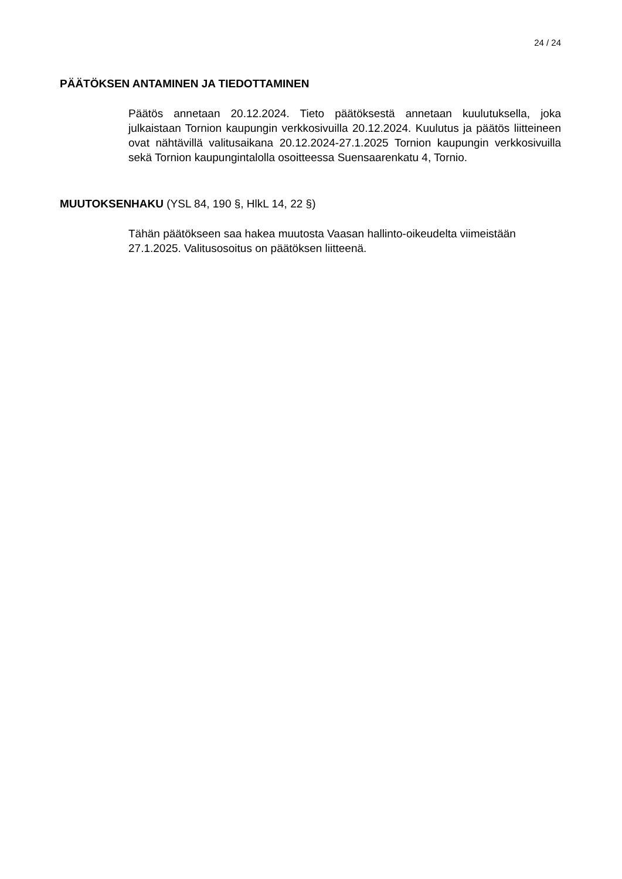24 / 24
PÄÄTÖKSEN ANTAMINEN JA TIEDOTTAMINEN
Päätös annetaan 20.12.2024. Tieto päätöksestä annetaan kuulutuksella, joka julkaistaan Tornion kaupungin verkkosivuilla 20.12.2024. Kuulutus ja päätös liitteineen ovat nähtävillä valitusaikana 20.12.2024-27.1.2025 Tornion kaupungin verkkosivuilla sekä Tornion kaupungintalolla osoitteessa Suensaarenkatu 4, Tornio.
MUUTOKSENHAKU (YSL 84, 190 §, HlkL 14, 22 §)
Tähän päätökseen saa hakea muutosta Vaasan hallinto-oikeudelta viimeistään 27.1.2025. Valitusosoitus on päätöksen liitteenä.